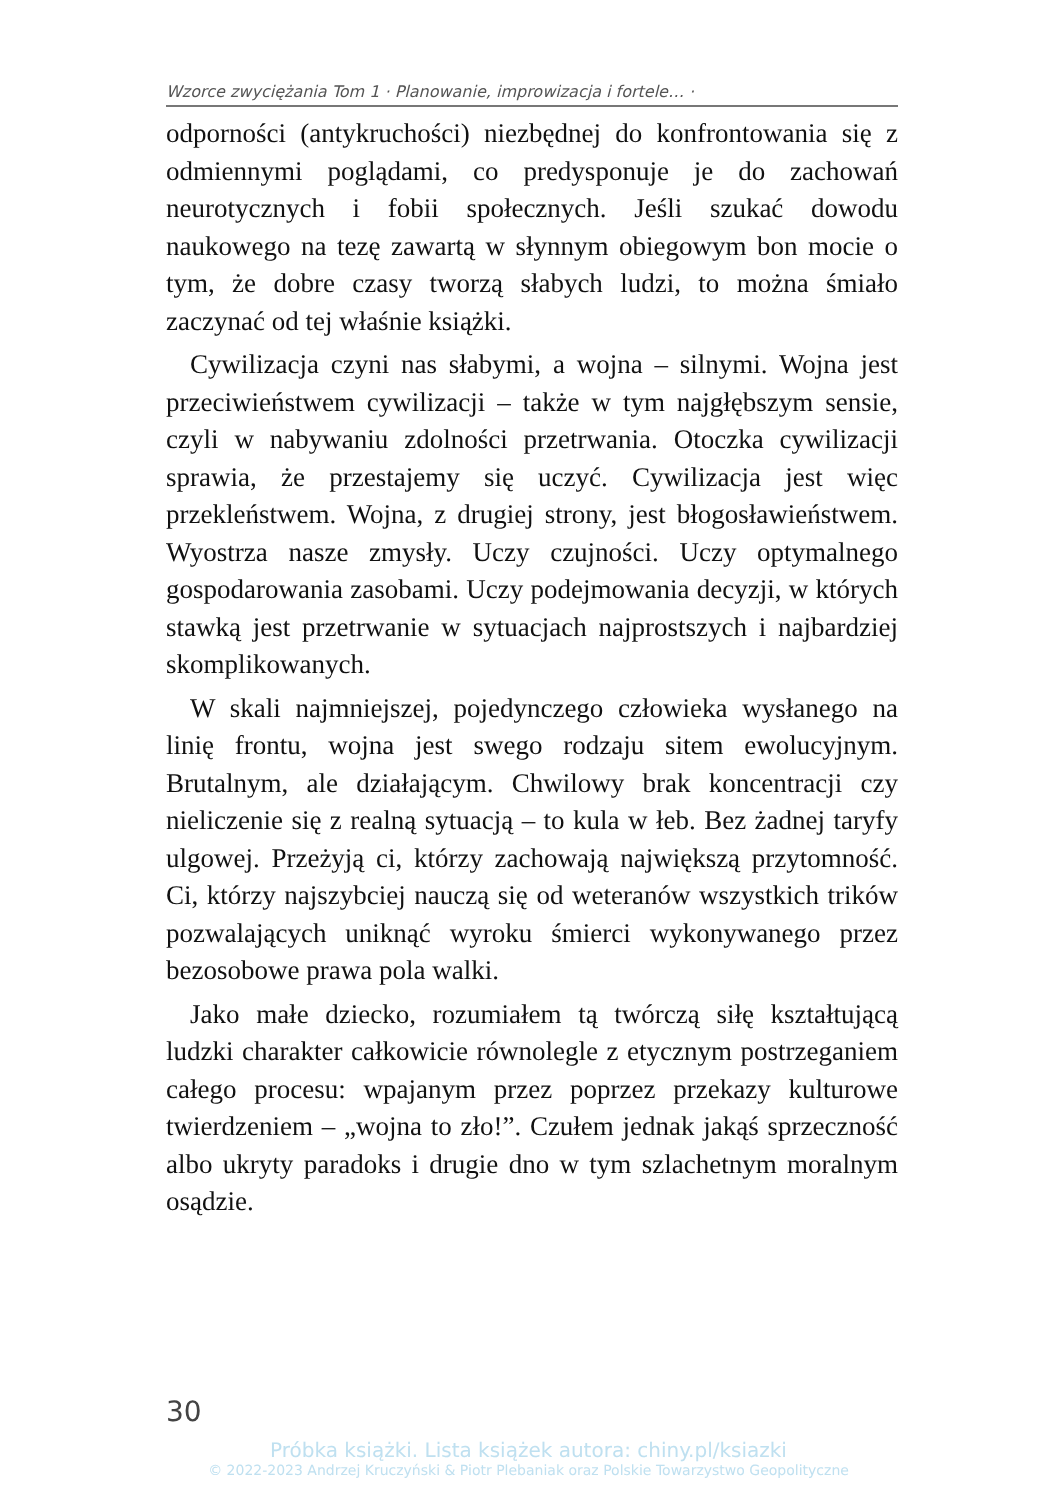Wzorce zwyciężania Tom 1 · Planowanie, improwizacja i fortele… ·
odporności (antykruchości) niezbędnej do konfrontowania się z odmiennymi poglądami, co predysponuje je do zachowań neurotycznych i fobii społecznych. Jeśli szukać dowodu naukowego na tezę zawartą w słynnym obiegowym bon mocie o tym, że dobre czasy tworzą słabych ludzi, to można śmiało zaczynać od tej właśnie książki.
Cywilizacja czyni nas słabymi, a wojna – silnymi. Wojna jest przeciwieństwem cywilizacji – także w tym najgłębszym sensie, czyli w nabywaniu zdolności przetrwania. Otoczka cywilizacji sprawia, że przestajemy się uczyć. Cywilizacja jest więc przekleństwem. Wojna, z drugiej strony, jest błogosławieństwem. Wyostrza nasze zmysły. Uczy czujności. Uczy optymalnego gospodarowania zasobami. Uczy podejmowania decyzji, w których stawką jest przetrwanie w sytuacjach najprostszych i najbardziej skomplikowanych.
W skali najmniejszej, pojedynczego człowieka wysłanego na linię frontu, wojna jest swego rodzaju sitem ewolucyjnym. Brutalnym, ale działającym. Chwilowy brak koncentracji czy nieliczenie się z realną sytuacją – to kula w łeb. Bez żadnej taryfy ulgowej. Przeżyją ci, którzy zachowają największą przytomność. Ci, którzy najszybciej nauczą się od weteranów wszystkich trików pozwalających uniknąć wyroku śmierci wykonywanego przez bezosobowe prawa pola walki.
Jako małe dziecko, rozumiałem tą twórczą siłę kształtującą ludzki charakter całkowicie równolegle z etycznym postrzeganiem całego procesu: wpajanym przez poprzez przekazy kulturowe twierdzeniem – „wojna to zło!”. Czułem jednak jakąś sprzeczność albo ukryty paradoks i drugie dno w tym szlachetnym moralnym osądzie.
30
Próbka książki. Lista książek autora: chiny.pl/ksiazki
© 2022-2023 Andrzej Kruczyński & Piotr Plebaniak oraz Polskie Towarzystwo Geopolityczne